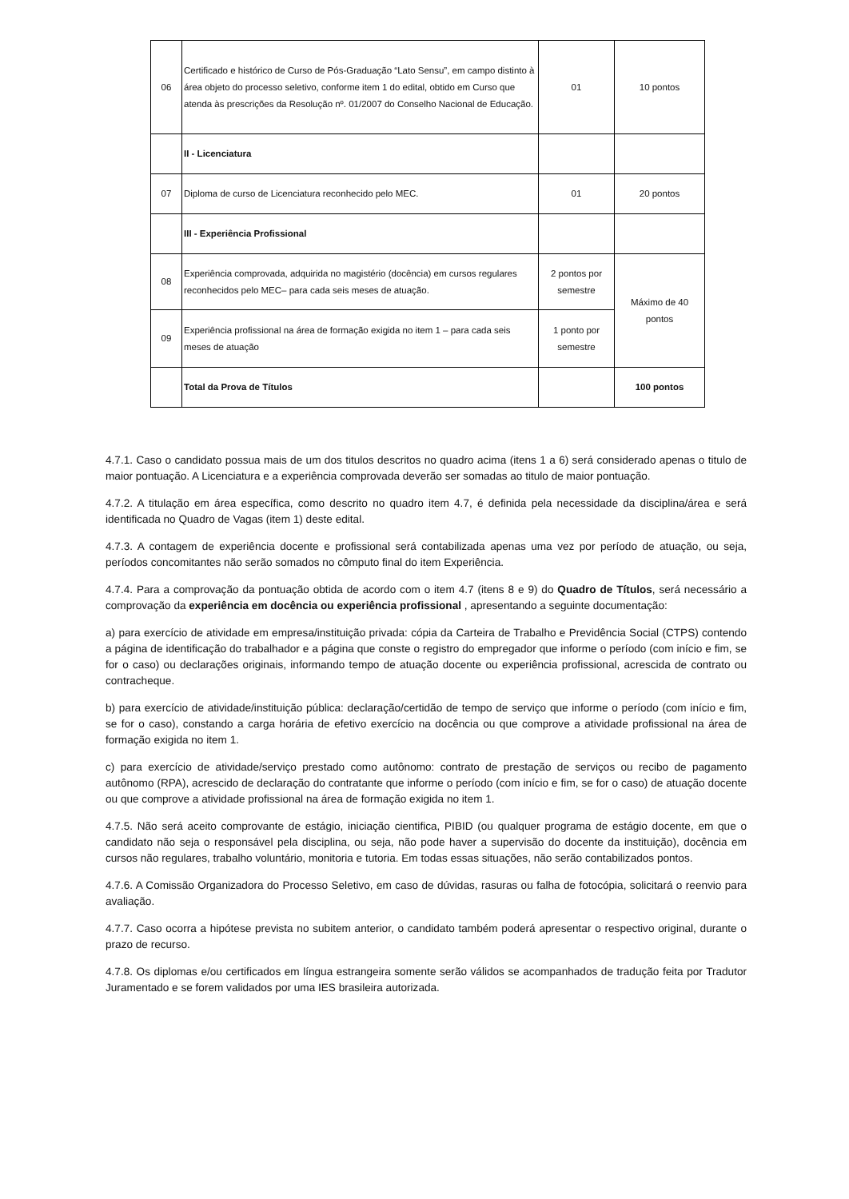| 06 | Certificado e histórico de Curso de Pós-Graduação “Lato Sensu”, em campo distinto à área objeto do processo seletivo, conforme item 1 do edital, obtido em Curso que atenda às prescrições da Resolução nº. 01/2007 do Conselho Nacional de Educação. | 01 | 10 pontos |
| | II - Licenciatura | | |
| 07 | Diploma de curso de Licenciatura reconhecido pelo MEC. | 01 | 20 pontos |
| | III - Experiência Profissional | | |
| 08 | Experiência comprovada, adquirida no magistério (docência) em cursos regulares reconhecidos pelo MEC– para cada seis meses de atuação. | 2 pontos por semestre | Máximo de 40 pontos |
| 09 | Experiência profissional na área de formação exigida no item 1 – para cada seis meses de atuação | 1 ponto por semestre | |
| | Total da Prova de Títulos | | 100 pontos |
4.7.1. Caso o candidato possua mais de um dos titulos descritos no quadro acima (itens 1 a 6) será considerado apenas o titulo de maior pontuação. A Licenciatura e a experiência comprovada deverão ser somadas ao titulo de maior pontuação.
4.7.2. A titulação em área específica, como descrito no quadro item 4.7, é definida pela necessidade da disciplina/área e será identificada no Quadro de Vagas (item 1) deste edital.
4.7.3. A contagem de experiência docente e profissional será contabilizada apenas uma vez por período de atuação, ou seja, períodos concomitantes não serão somados no cômputo final do item Experiência.
4.7.4. Para a comprovação da pontuação obtida de acordo com o item 4.7 (itens 8 e 9) do Quadro de Títulos, será necessário a comprovação da experiência em docência ou experiência profissional , apresentando a seguinte documentação:
a) para exercício de atividade em empresa/instituição privada: cópia da Carteira de Trabalho e Previdência Social (CTPS) contendo a página de identificação do trabalhador e a página que conste o registro do empregador que informe o período (com início e fim, se for o caso) ou declarações originais, informando tempo de atuação docente ou experiência profissional, acrescida de contrato ou contracheque.
b) para exercício de atividade/instituição pública: declaração/certidão de tempo de serviço que informe o período (com início e fim, se for o caso), constando a carga horária de efetivo exercício na docência ou que comprove a atividade profissional na área de formação exigida no item 1.
c) para exercício de atividade/serviço prestado como autônomo: contrato de prestação de serviços ou recibo de pagamento autônomo (RPA), acrescido de declaração do contratante que informe o período (com início e fim, se for o caso) de atuação docente ou que comprove a atividade profissional na área de formação exigida no item 1.
4.7.5. Não será aceito comprovante de estágio, iniciação cientifica, PIBID (ou qualquer programa de estágio docente, em que o candidato não seja o responsável pela disciplina, ou seja, não pode haver a supervisão do docente da instituição), docência em cursos não regulares, trabalho voluntário, monitoria e tutoria. Em todas essas situações, não serão contabilizados pontos.
4.7.6. A Comissão Organizadora do Processo Seletivo, em caso de dúvidas, rasuras ou falha de fotocópia, solicitará o reenvio para avaliação.
4.7.7. Caso ocorra a hipótese prevista no subitem anterior, o candidato também poderá apresentar o respectivo original, durante o prazo de recurso.
4.7.8. Os diplomas e/ou certificados em língua estrangeira somente serão válidos se acompanhados de tradução feita por Tradutor Juramentado e se forem validados por uma IES brasileira autorizada.